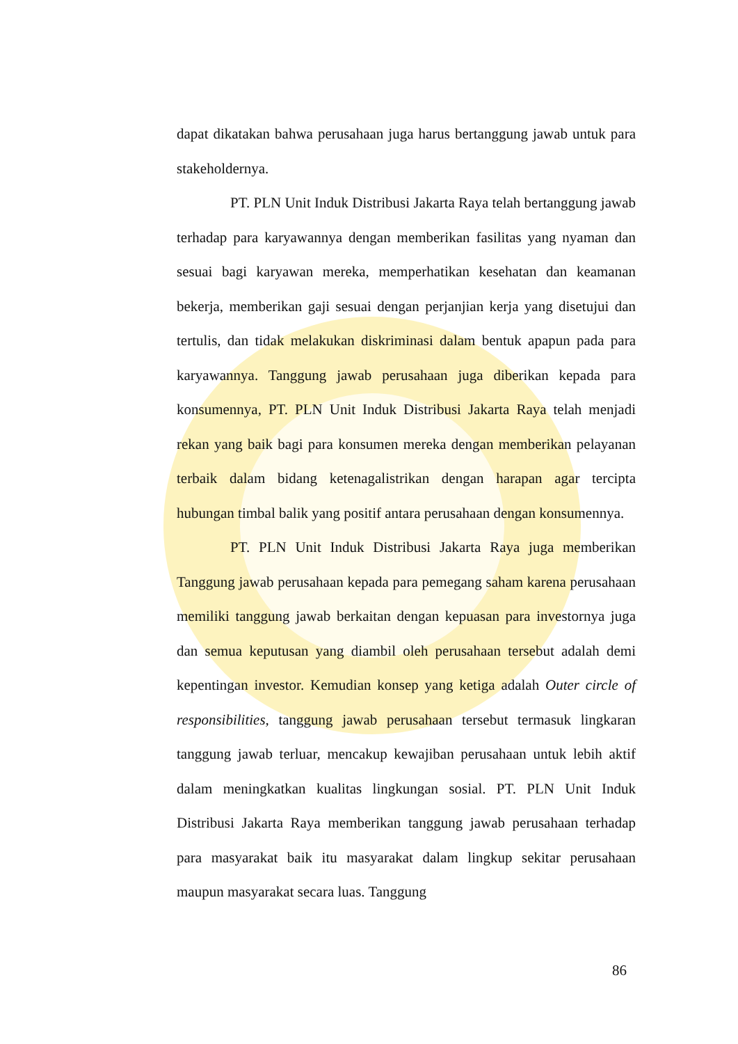dapat dikatakan bahwa perusahaan juga harus bertanggung jawab untuk para stakeholdernya.
PT. PLN Unit Induk Distribusi Jakarta Raya telah bertanggung jawab terhadap para karyawannya dengan memberikan fasilitas yang nyaman dan sesuai bagi karyawan mereka, memperhatikan kesehatan dan keamanan bekerja, memberikan gaji sesuai dengan perjanjian kerja yang disetujui dan tertulis, dan tidak melakukan diskriminasi dalam bentuk apapun pada para karyawannya. Tanggung jawab perusahaan juga diberikan kepada para konsumennya, PT. PLN Unit Induk Distribusi Jakarta Raya telah menjadi rekan yang baik bagi para konsumen mereka dengan memberikan pelayanan terbaik dalam bidang ketenagalistrikan dengan harapan agar tercipta hubungan timbal balik yang positif antara perusahaan dengan konsumennya.
PT. PLN Unit Induk Distribusi Jakarta Raya juga memberikan Tanggung jawab perusahaan kepada para pemegang saham karena perusahaan memiliki tanggung jawab berkaitan dengan kepuasan para investornya juga dan semua keputusan yang diambil oleh perusahaan tersebut adalah demi kepentingan investor. Kemudian konsep yang ketiga adalah Outer circle of responsibilities, tanggung jawab perusahaan tersebut termasuk lingkaran tanggung jawab terluar, mencakup kewajiban perusahaan untuk lebih aktif dalam meningkatkan kualitas lingkungan sosial. PT. PLN Unit Induk Distribusi Jakarta Raya memberikan tanggung jawab perusahaan terhadap para masyarakat baik itu masyarakat dalam lingkup sekitar perusahaan maupun masyarakat secara luas. Tanggung
86